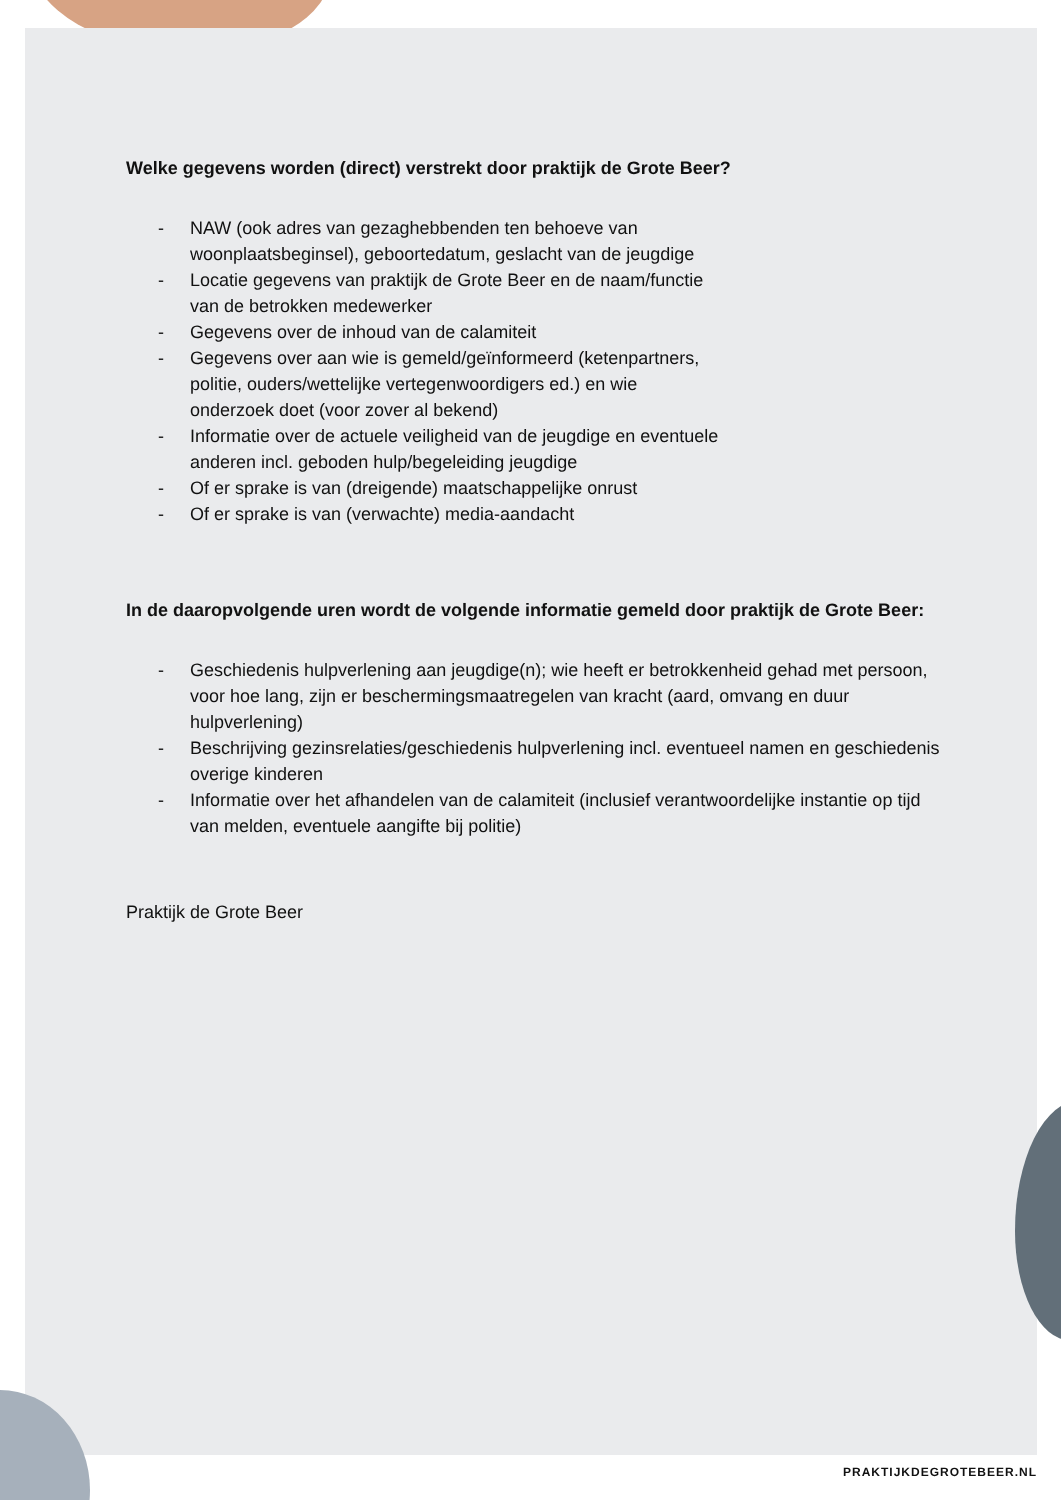Welke gegevens worden (direct) verstrekt door praktijk de Grote Beer?
- NAW (ook adres van gezaghebbenden ten behoeve van
woonplaatsbeginsel), geboortedatum, geslacht van de jeugdige
- Locatie gegevens van praktijk de Grote Beer en de naam/functie
van de betrokken medewerker
- Gegevens over de inhoud van de calamiteit
- Gegevens over aan wie is gemeld/geïnformeerd (ketenpartners,
politie, ouders/wettelijke vertegenwoordigers ed.) en wie
onderzoek doet (voor zover al bekend)
- Informatie over de actuele veiligheid van de jeugdige en eventuele
anderen incl. geboden hulp/begeleiding jeugdige
- Of er sprake is van (dreigende) maatschappelijke onrust
- Of er sprake is van (verwachte) media-aandacht
In de daaropvolgende uren wordt de volgende informatie gemeld door praktijk de Grote Beer:
- Geschiedenis hulpverlening aan jeugdige(n); wie heeft er betrokkenheid gehad met persoon, voor hoe lang, zijn er beschermingsmaatregelen van kracht (aard, omvang en duur hulpverlening)
- Beschrijving gezinsrelaties/geschiedenis hulpverlening incl. eventueel namen en geschiedenis overige kinderen
- Informatie over het afhandelen van de calamiteit (inclusief verantwoordelijke instantie op tijd van melden, eventuele aangifte bij politie)
Praktijk de Grote Beer
PRAKTIJKDEGROTEBEER.NL